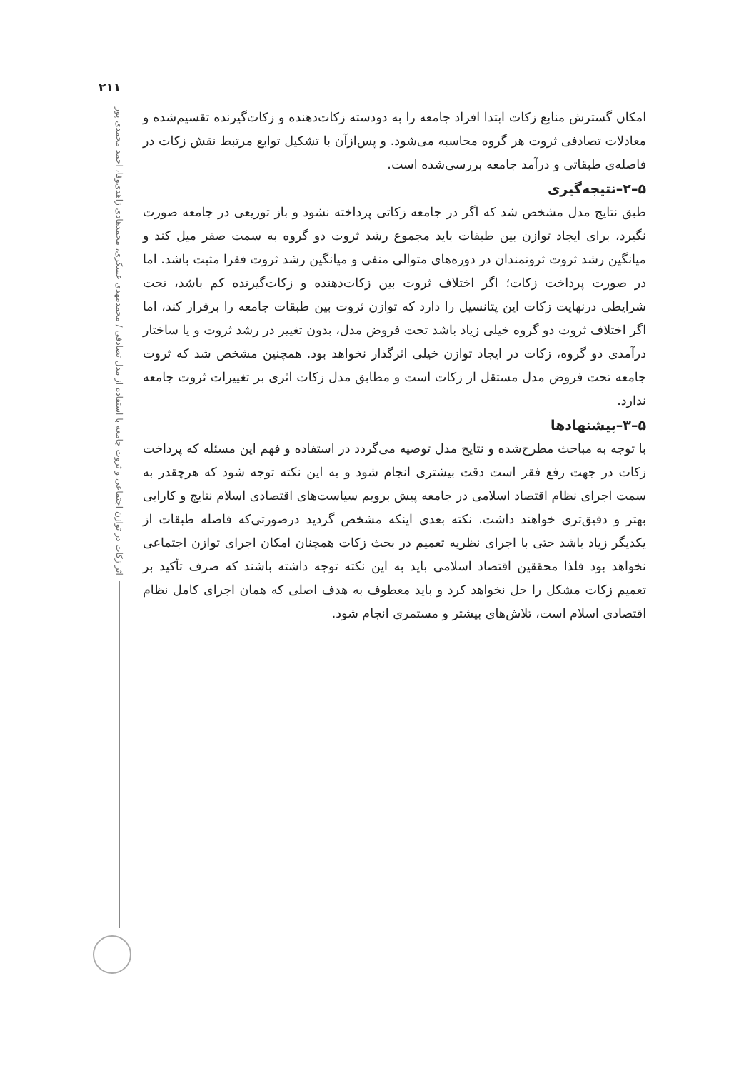۲۱۱
اثر زکات در توازن اجتماعی و ثروت جامعه با استفاده از مدل تصادفی / محمدمهدی عسکری، محمدهادی زاهدی‌وفا، احمد محمدی پور
امکان گسترش منابع زکات ابتدا افراد جامعه را به دودسته زکات‌دهنده و زکات‌گیرنده تقسیم‌شده و معادلات تصادفی ثروت هر گروه محاسبه می‌شود. و پس‌ازآن با تشکیل توابع مرتبط نقش زکات در فاصله‌ی طبقاتی و درآمد جامعه بررسی‌شده است.
۵–۲–نتیجه‌گیری
طبق نتایج مدل مشخص شد که اگر در جامعه زکاتی پرداخته نشود و باز توزیعی در جامعه صورت نگیرد، برای ایجاد توازن بین طبقات باید مجموع رشد ثروت دو گروه به سمت صفر میل کند و میانگین رشد ثروت ثروتمندان در دوره‌های متوالی منفی و میانگین رشد ثروت فقرا مثبت باشد. اما در صورت پرداخت زکات؛ اگر اختلاف ثروت بین زکات‌دهنده و زکات‌گیرنده کم باشد، تحت شرایطی درنهایت زکات این پتانسیل را دارد که توازن ثروت بین طبقات جامعه را برقرار کند، اما اگر اختلاف ثروت دو گروه خیلی زیاد باشد تحت فروض مدل، بدون تغییر در رشد ثروت و یا ساختار درآمدی دو گروه، زکات در ایجاد توازن خیلی اثرگذار نخواهد بود. همچنین مشخص شد که ثروت جامعه تحت فروض مدل مستقل از زکات است و مطابق مدل زکات اثری بر تغییرات ثروت جامعه ندارد.
۵–۳–پیشنهادها
با توجه به مباحث مطرح‌شده و نتایج مدل توصیه می‌گردد در استفاده و فهم این مسئله که پرداخت زکات در جهت رفع فقر است دقت بیشتری انجام شود و به این نکته توجه شود که هرچقدر به سمت اجرای نظام اقتصاد اسلامی در جامعه پیش برویم سیاست‌های اقتصادی اسلام نتایج و کارایی بهتر و دقیق‌تری خواهند داشت. نکته بعدی اینکه مشخص گردید درصورتی‌که فاصله طبقات از یکدیگر زیاد باشد حتی با اجرای نظریه تعمیم در بحث زکات همچنان امکان اجرای توازن اجتماعی نخواهد بود فلذا محققین اقتصاد اسلامی باید به این نکته توجه داشته باشند که صرف تأکید بر تعمیم زکات مشکل را حل نخواهد کرد و باید معطوف به هدف اصلی که همان اجرای کامل نظام اقتصادی اسلام است، تلاش‌های بیشتر و مستمری انجام شود.